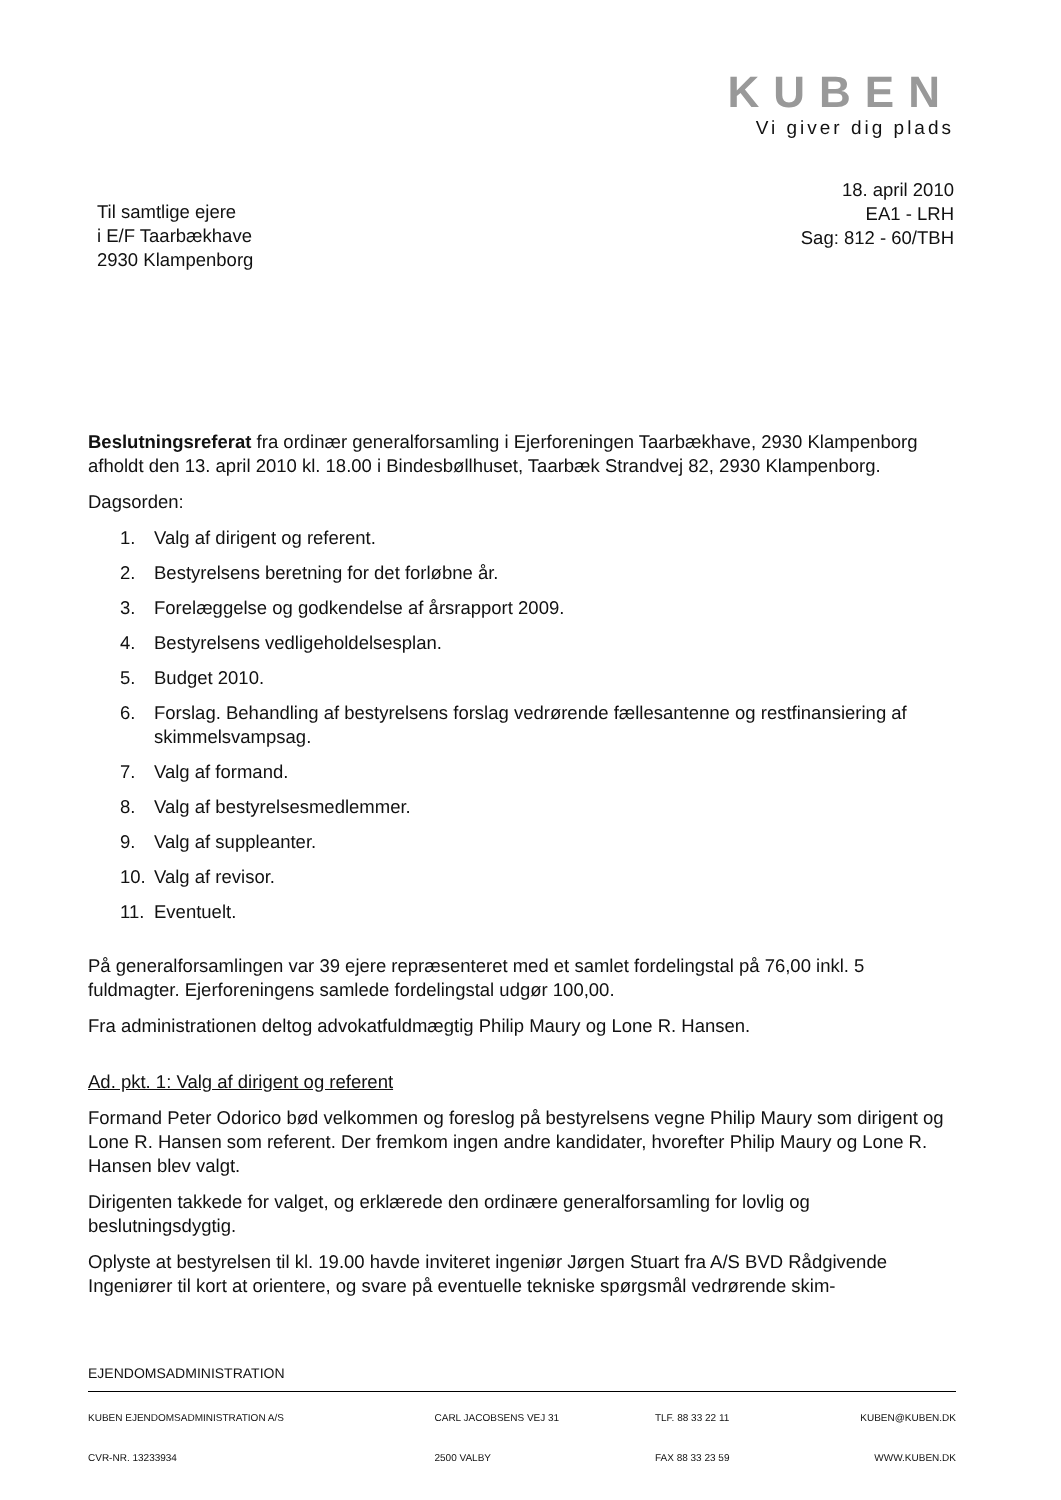KUBEN
Vi giver dig plads
18. april 2010
EA1 - LRH
Sag: 812 - 60/TBH
Til samtlige ejere
i E/F Taarbækhave
2930 Klampenborg
Beslutningsreferat fra ordinær generalforsamling i Ejerforeningen Taarbækhave, 2930 Klampenborg afholdt den 13. april 2010 kl. 18.00 i Bindesbøllhuset, Taarbæk Strandvej 82, 2930 Klampenborg.
Dagsorden:
1. Valg af dirigent og referent.
2. Bestyrelsens beretning for det forløbne år.
3. Forelæggelse og godkendelse af årsrapport 2009.
4. Bestyrelsens vedligeholdelsesplan.
5. Budget 2010.
6. Forslag. Behandling af bestyrelsens forslag vedrørende fællesantenne og restfinansiering af skimmelsvampsag.
7. Valg af formand.
8. Valg af bestyrelsesmedlemmer.
9. Valg af suppleanter.
10. Valg af revisor.
11. Eventuelt.
På generalforsamlingen var 39 ejere repræsenteret med et samlet fordelingstal på 76,00 inkl. 5 fuldmagter. Ejerforeningens samlede fordelingstal udgør 100,00.
Fra administrationen deltog advokatfuldmægtig Philip Maury og Lone R. Hansen.
Ad. pkt. 1: Valg af dirigent og referent
Formand Peter Odorico bød velkommen og foreslog på bestyrelsens vegne Philip Maury som dirigent og Lone R. Hansen som referent. Der fremkom ingen andre kandidater, hvorefter Philip Maury og Lone R. Hansen blev valgt.
Dirigenten takkede for valget, og erklærede den ordinære generalforsamling for lovlig og beslutningsdygtig.
Oplyste at bestyrelsen til kl. 19.00 havde inviteret ingeniør Jørgen Stuart fra A/S BVD Rådgivende Ingeniører til kort at orientere, og svare på eventuelle tekniske spørgsmål vedrørende skim-
EJENDOMSADMINISTRATION
| KUBEN EJENDOMSADMINISTRATION A/S | CARL JACOBSENS VEJ 31 | TLF. 88 33 22 11 | KUBEN@KUBEN.DK |
| CVR-NR. 13233934 | 2500 VALBY | FAX 88 33 23 59 | WWW.KUBEN.DK |